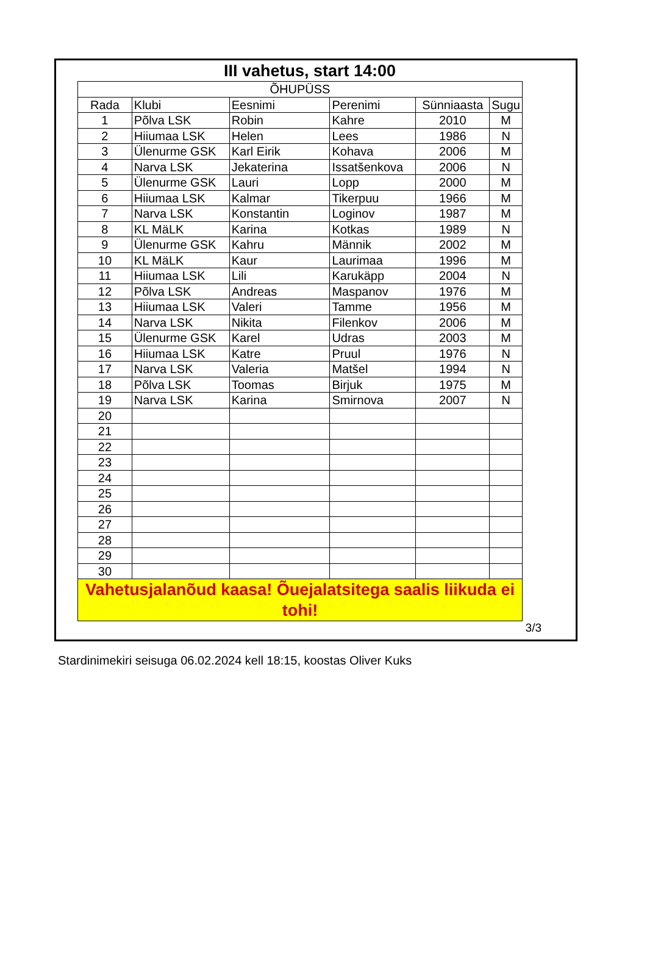III vahetus, start 14:00
| ÕHUPÜSS | | | | | |
| --- | --- | --- | --- | --- | --- |
| Rada | Klubi | Eesnimi | Perenimi | Sünniaasta | Sugu |
| 1 | Põlva LSK | Robin | Kahre | 2010 | M |
| 2 | Hiiumaa LSK | Helen | Lees | 1986 | N |
| 3 | Ülenurme GSK | Karl Eirik | Kohava | 2006 | M |
| 4 | Narva LSK | Jekaterina | Issatšenkova | 2006 | N |
| 5 | Ülenurme GSK | Lauri | Lopp | 2000 | M |
| 6 | Hiiumaa LSK | Kalmar | Tikerpuu | 1966 | M |
| 7 | Narva LSK | Konstantin | Loginov | 1987 | M |
| 8 | KL MäLK | Karina | Kotkas | 1989 | N |
| 9 | Ülenurme GSK | Kahru | Männik | 2002 | M |
| 10 | KL MäLK | Kaur | Laurimaa | 1996 | M |
| 11 | Hiiumaa LSK | Lili | Karukäpp | 2004 | N |
| 12 | Põlva LSK | Andreas | Maspanov | 1976 | M |
| 13 | Hiiumaa LSK | Valeri | Tamme | 1956 | M |
| 14 | Narva LSK | Nikita | Filenkov | 2006 | M |
| 15 | Ülenurme GSK | Karel | Udras | 2003 | M |
| 16 | Hiiumaa LSK | Katre | Pruul | 1976 | N |
| 17 | Narva LSK | Valeria | Matšel | 1994 | N |
| 18 | Põlva LSK | Toomas | Birjuk | 1975 | M |
| 19 | Narva LSK | Karina | Smirnova | 2007 | N |
| 20 | | | | | |
| 21 | | | | | |
| 22 | | | | | |
| 23 | | | | | |
| 24 | | | | | |
| 25 | | | | | |
| 26 | | | | | |
| 27 | | | | | |
| 28 | | | | | |
| 29 | | | | | |
| 30 | | | | | |
| Vahetusjalanõud kaasa! Õuejalatsitega saalis liikuda ei tohi! | | | | | |
3/3
Stardinimekiri seisuga 06.02.2024 kell 18:15, koostas Oliver Kuks